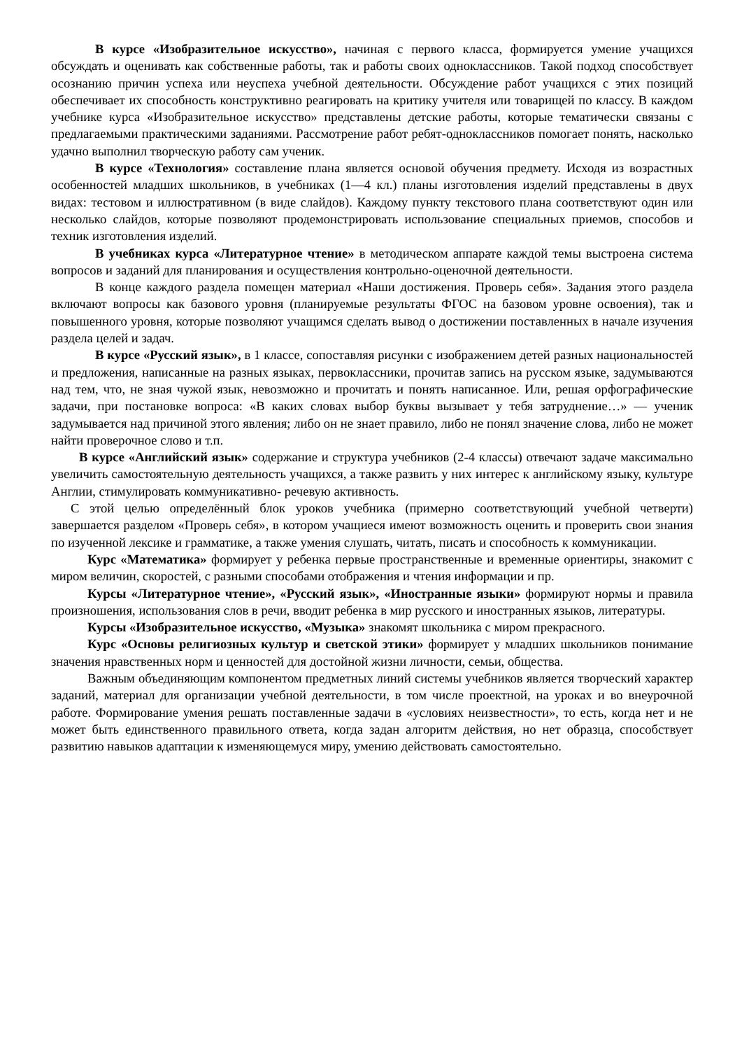В курсе «Изобразительное искусство», начиная с первого класса, формируется умение учащихся обсуждать и оценивать как собственные работы, так и работы своих одноклассников. Такой подход способствует осознанию причин успеха или неуспеха учебной деятельности. Обсуждение работ учащихся с этих позиций обеспечивает их способность конструктивно реагировать на критику учителя или товарищей по классу. В каждом учебнике курса «Изобразительное искусство» представлены детские работы, которые тематически связаны с предлагаемыми практическими заданиями. Рассмотрение работ ребят-одноклассников помогает понять, насколько удачно выполнил творческую работу сам ученик.
В курсе «Технология» составление плана является основой обучения предмету. Исходя из возрастных особенностей младших школьников, в учебниках (1—4 кл.) планы изготовления изделий представлены в двух видах: тестовом и иллюстративном (в виде слайдов). Каждому пункту текстового плана соответствуют один или несколько слайдов, которые позволяют продемонстрировать использование специальных приемов, способов и техник изготовления изделий.
В учебниках курса «Литературное чтение» в методическом аппарате каждой темы выстроена система вопросов и заданий для планирования и осуществления контрольно-оценочной деятельности.
В конце каждого раздела помещен материал «Наши достижения. Проверь себя». Задания этого раздела включают вопросы как базового уровня (планируемые результаты ФГОС на базовом уровне освоения), так и повышенного уровня, которые позволяют учащимся сделать вывод о достижении поставленных в начале изучения раздела целей и задач.
В курсе «Русский язык», в 1 классе, сопоставляя рисунки с изображением детей разных национальностей и предложения, написанные на разных языках, первоклассники, прочитав запись на русском языке, задумываются над тем, что, не зная чужой язык, невозможно и прочитать и понять написанное. Или, решая орфографические задачи, при постановке вопроса: «В каких словах выбор буквы вызывает у тебя затруднение…» — ученик задумывается над причиной этого явления; либо он не знает правило, либо не понял значение слова, либо не может найти проверочное слово и т.п.
В курсе «Английский язык» содержание и структура учебников (2-4 классы) отвечают задаче максимально увеличить самостоятельную деятельность учащихся, а также развить у них интерес к английскому языку, культуре Англии, стимулировать коммуникативно- речевую активность.
С этой целью определённый блок уроков учебника (примерно соответствующий учебной четверти) завершается разделом «Проверь себя», в котором учащиеся имеют возможность оценить и проверить свои знания по изученной лексике и грамматике, а также умения слушать, читать, писать и способность к коммуникации.
Курс «Математика» формирует у ребенка первые пространственные и временные ориентиры, знакомит с миром величин, скоростей, с разными способами отображения и чтения информации и пр.
Курсы «Литературное чтение», «Русский язык», «Иностранные языки» формируют нормы и правила произношения, использования слов в речи, вводит ребенка в мир русского и иностранных языков, литературы.
Курсы «Изобразительное искусство, «Музыка» знакомят школьника с миром прекрасного.
Курс «Основы религиозных культур и светской этики» формирует у младших школьников понимание значения нравственных норм и ценностей для достойной жизни личности, семьи, общества.
Важным объединяющим компонентом предметных линий системы учебников является творческий характер заданий, материал для организации учебной деятельности, в том числе проектной, на уроках и во внеурочной работе. Формирование умения решать поставленные задачи в «условиях неизвестности», то есть, когда нет и не может быть единственного правильного ответа, когда задан алгоритм действия, но нет образца, способствует развитию навыков адаптации к изменяющемуся миру, умению действовать самостоятельно.